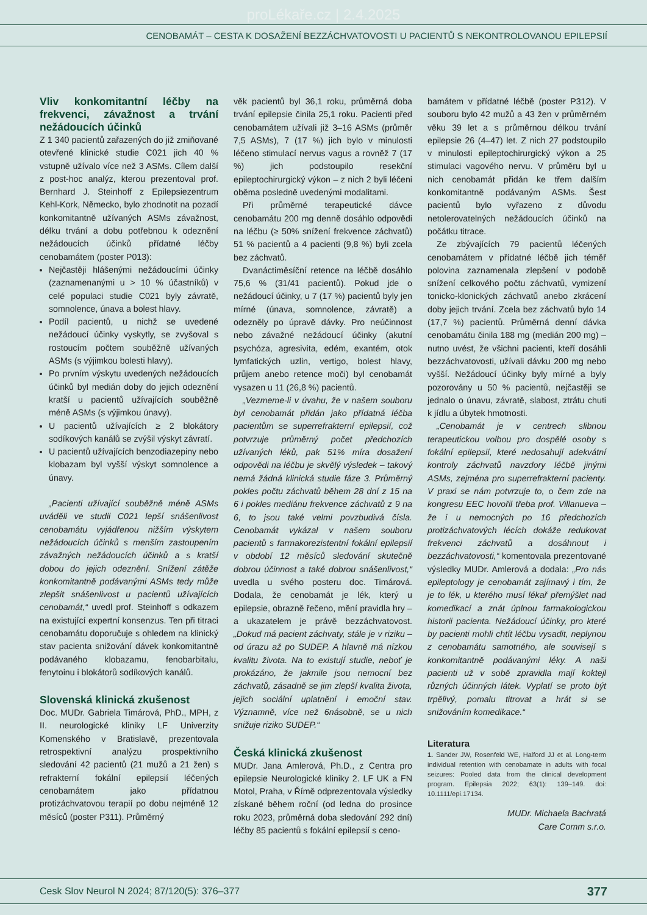proLékaře.cz | 2.4.2025
CENOBAMÁT – CESTA K DOSAŽENÍ BEZZÁCHVATOVOSTI U PACIENTŮ S NEKONTROLOVANOU EPILEPSIÍ
Vliv konkomitantní léčby na frekvenci, závažnost a trvání nežádoucích účinků
Z 1 340 pacientů zařazených do již zmiňované otevřené klinické studie C021 jich 40 % vstupně užívalo více než 3 ASMs. Cílem další z post-hoc analýz, kterou prezentoval prof. Bernhard J. Steinhoff z Epilepsiezentrum Kehl-Kork, Německo, bylo zhodnotit na pozadí konkomitantně užívaných ASMs závažnost, délku trvání a dobu potřebnou k odeznění nežádoucích účinků přídatné léčby cenobamátem (poster P013):
Nejčastěji hlášenými nežádoucími účinky (zaznamenanými u > 10 % účastníků) v celé populaci studie C021 byly závratě, somnolence, únava a bolest hlavy.
Podíl pacientů, u nichž se uvedené nežádoucí účinky vyskytly, se zvyšoval s rostoucím počtem souběžně užívaných ASMs (s výjimkou bolesti hlavy).
Po prvním výskytu uvedených nežádoucích účinků byl medián doby do jejich odeznění kratší u pacientů užívajících souběžně méně ASMs (s výjimkou únavy).
U pacientů užívajících ≥ 2 blokátory sodíkových kanálů se zvýšil výskyt závratí.
U pacientů užívajících benzodiazepiny nebo klobazam byl vyšší výskyt somnolence a únavy.
„Pacienti užívající souběžně méně ASMs uváděli ve studii C021 lepší snášenlivost cenobamátu vyjádřenou nižším výskytem nežádoucích účinků s menším zastoupením závažných nežádoucích účinků a s kratší dobou do jejich odeznění. Snížení zátěže konkomitantně podávanými ASMs tedy může zlepšit snášenlivost u pacientů užívajících cenobamát,“ uvedl prof. Steinhoff s odkazem na existující expertní konsenzus. Ten při titraci cenobamátu doporučuje s ohledem na klinický stav pacienta snižování dávek konkomitantně podávaného klobazamu, fenobarbitalu, fenytoinu i blokátorů sodíkových kanálů.
Slovenská klinická zkušenost
Doc. MUDr. Gabriela Timárová, PhD., MPH, z II. neurologické kliniky LF Univerzity Komenského v Bratislavě, prezentovala retrospektivní analýzu prospektivního sledování 42 pacientů (21 mužů a 21 žen) s refrakterní fokální epilepsií léčených cenobamátem jako přídatnou protizáchvatovou terapií po dobu nejméně 12 měsíců (poster P311). Průměrný
věk pacientů byl 36,1 roku, průměrná doba trvání epilepsie činila 25,1 roku. Pacienti před cenobamátem užívali již 3–16 ASMs (průměr 7,5 ASMs), 7 (17 %) jich bylo v minulosti léčeno stimulací nervus vagus a rovněž 7 (17 %) jich podstoupilo resekční epileptochirurgický výkon – z nich 2 byli léčeni oběma posledně uvedenými modalitami.
Při průměrné terapeutické dávce cenobamátu 200 mg denně dosáhlo odpovědi na léčbu (≥ 50% snížení frekvence záchvatů) 51 % pacientů a 4 pacienti (9,8 %) byli zcela bez záchvatů.
Dvanáctiměsíční retence na léčbě dosáhlo 75,6 % (31/41 pacientů). Pokud jde o nežádoucí účinky, u 7 (17 %) pacientů byly jen mírné (únava, somnolence, závratě) a odezněly po úpravě dávky. Pro neúčinnost nebo závažné nežádoucí účinky (akutní psychóza, agresivita, edém, exantém, otok lymfatických uzlin, vertigo, bolest hlavy, průjem anebo retence moči) byl cenobamát vysazen u 11 (26,8 %) pacientů.
„Vezmeme-li v úvahu, že v našem souboru byl cenobamát přidán jako přídatná léčba pacientům se superrefrakterní epilepsií, což potvrzuje průměrný počet předchozích užívaných léků, pak 51% míra dosažení odpovědi na léčbu je skvělý výsledek – takový nemá žádná klinická studie fáze 3. Průměrný pokles počtu záchvatů během 28 dní z 15 na 6 i pokles mediánu frekvence záchvatů z 9 na 6, to jsou také velmi povzbudivá čísla. Cenobamát vykázal v našem souboru pacientů s farmakorezistentní fokální epilepsií v období 12 měsíců sledování skutečně dobrou účinnost a také dobrou snášenlivost,“ uvedla u svého posteru doc. Timárová. Dodala, že cenobamát je lék, který u epilepsie, obrazně řečeno, mění pravidla hry – a ukazatelem je právě bezzáchvatovost. „Dokud má pacient záchvaty, stále je v riziku – od úrazu až po SUDEP. A hlavně má nízkou kvalitu života. Na to existují studie, neboť je prokázáno, že jakmile jsou nemocní bez záchvatů, zásadně se jim zlepší kvalita života, jejich sociální uplatnění i emoční stav. Významně, více než 6násobně, se u nich snižuje riziko SUDEP.“
Česká klinická zkušenost
MUDr. Jana Amlerová, Ph.D., z Centra pro epilepsie Neurologické kliniky 2. LF UK a FN Motol, Praha, v Římě odprezentovala výsledky získané během roční (od ledna do prosince roku 2023, průměrná doba sledování 292 dní) léčby 85 pacientů s fokální epilepsií s ceno-
bamátem v přídatné léčbě (poster P312). V souboru bylo 42 mužů a 43 žen v průměrném věku 39 let a s průměrnou délkou trvání epilepsie 26 (4–47) let. Z nich 27 podstoupilo v minulosti epileptochirurgický výkon a 25 stimulaci vagového nervu. V průměru byl u nich cenobamát přidán ke třem dalším konkomitantně podávaným ASMs. Šest pacientů bylo vyřazeno z důvodu netolerovatelných nežádoucích účinků na počátku titrace.
Ze zbývajících 79 pacientů léčených cenobamátem v přídatné léčbě jich téměř polovina zaznamenala zlepšení v podobě snížení celkového počtu záchvatů, vymizení tonicko-klonických záchvatů anebo zkrácení doby jejich trvání. Zcela bez záchvatů bylo 14 (17,7 %) pacientů. Průměrná denní dávka cenobamátu činila 188 mg (medián 200 mg) – nutno uvést, že všichni pacienti, kteří dosáhli bezzáchvatovosti, užívali dávku 200 mg nebo vyšší. Nežádoucí účinky byly mírné a byly pozorovány u 50 % pacientů, nejčastěji se jednalo o únavu, závratě, slabost, ztrátu chuti k jídlu a úbytek hmotnosti.
„Cenobamát je v centrech slibnou terapeutickou volbou pro dospělé osoby s fokální epilepsií, které nedosahují adekvátní kontroly záchvatů navzdory léčbě jinými ASMs, zejména pro superrefrakterní pacienty. V praxi se nám potvrzuje to, o čem zde na kongresu EEC hovořil třeba prof. Villanueva – že i u nemocných po 16 předchozích protizáchvatových lécích dokáže redukovat frekvenci záchvatů a dosáhnout i bezzáchvatovosti,“ komentovala prezentované výsledky MUDr. Amlerová a dodala: „Pro nás epileptology je cenobamát zajímavý i tím, že je to lék, u kterého musí lékař přemýšlet nad komedikací a znát úplnou farmakologickou historii pacienta. Nežádoucí účinky, pro které by pacienti mohli chtít léčbu vysadit, neplynou z cenobamátu samotného, ale souvisejí s konkomitantně podávanými léky. A naši pacienti už v sobě zpravidla mají koktejl různých účinných látek. Vyplatí se proto být trpělivý, pomalu titrovat a hrát si se snižováním komedikace.“
Literatura
1. Sander JW, Rosenfeld WE, Halford JJ et al. Long-term individual retention with cenobamate in adults with focal seizures: Pooled data from the clinical development program. Epilepsia 2022; 63(1): 139–149. doi: 10.1111/epi.17134.
MUDr. Michaela Bachratá
Care Comm s.r.o.
Cesk Slov Neurol N 2024; 87/120(5): 376–377 377